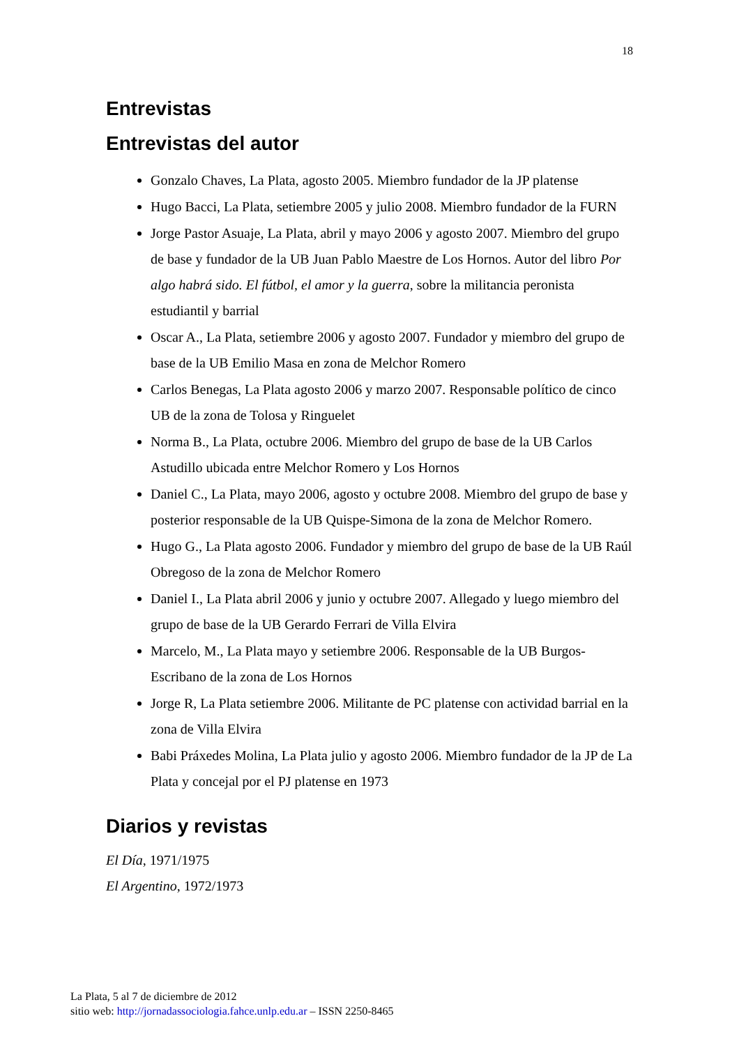18
Entrevistas
Entrevistas del autor
Gonzalo Chaves, La Plata, agosto 2005. Miembro fundador de la JP platense
Hugo Bacci, La Plata, setiembre 2005 y julio 2008. Miembro fundador de la FURN
Jorge Pastor Asuaje, La Plata, abril y mayo 2006 y agosto 2007. Miembro del grupo de base y fundador de la UB Juan Pablo Maestre de Los Hornos. Autor del libro Por algo habrá sido. El fútbol, el amor y la guerra, sobre la militancia peronista estudiantil y barrial
Oscar A., La Plata, setiembre 2006 y agosto 2007. Fundador y miembro del grupo de base de la UB Emilio Masa en zona de Melchor Romero
Carlos Benegas, La Plata agosto 2006 y marzo 2007. Responsable político de cinco UB de la zona de Tolosa y Ringuelet
Norma B., La Plata, octubre 2006. Miembro del grupo de base de la UB Carlos Astudillo ubicada entre Melchor Romero y Los Hornos
Daniel C., La Plata, mayo 2006, agosto y octubre 2008. Miembro del grupo de base y posterior responsable de la UB Quispe-Simona de la zona de Melchor Romero.
Hugo G., La Plata agosto 2006. Fundador y miembro del grupo de base de la UB Raúl Obregoso de la zona de Melchor Romero
Daniel I., La Plata abril 2006 y junio y octubre 2007. Allegado y luego miembro del grupo de base de la UB Gerardo Ferrari de Villa Elvira
Marcelo, M., La Plata mayo y setiembre 2006. Responsable de la UB Burgos-Escribano de la zona de Los Hornos
Jorge R, La Plata setiembre 2006. Militante de PC platense con actividad barrial en la zona de Villa Elvira
Babi Práxedes Molina, La Plata julio y agosto 2006. Miembro fundador de la JP de La Plata y concejal por el PJ platense en 1973
Diarios y revistas
El Día, 1971/1975
El Argentino, 1972/1973
La Plata, 5 al 7 de diciembre de 2012
sitio web: http://jornadassociologia.fahce.unlp.edu.ar – ISSN 2250-8465